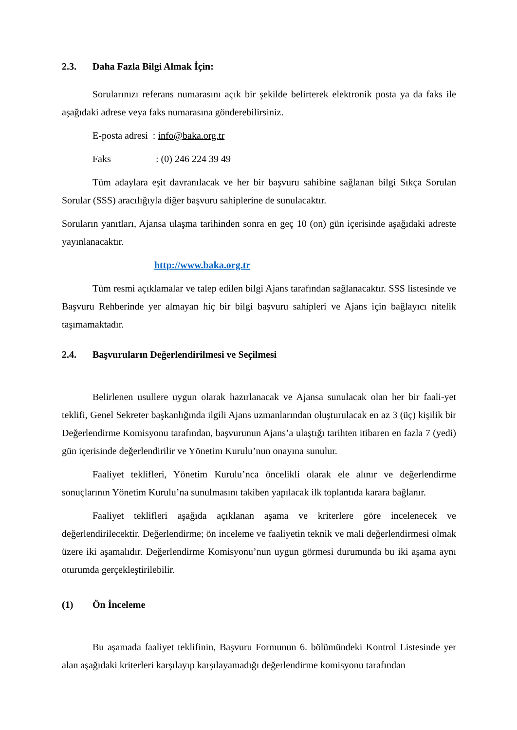2.3. Daha Fazla Bilgi Almak İçin:
Sorularınızı referans numarasını açık bir şekilde belirterek elektronik posta ya da faks ile aşağıdaki adrese veya faks numarasına gönderebilirsiniz.
E-posta adresi : info@baka.org.tr
Faks: (0) 246 224 39 49
Tüm adaylara eşit davranılacak ve her bir başvuru sahibine sağlanan bilgi Sıkça Sorulan Sorular (SSS) aracılığıyla diğer başvuru sahiplerine de sunulacaktır.
Soruların yanıtları, Ajansa ulaşma tarihinden sonra en geç 10 (on) gün içerisinde aşağıdaki adreste yayınlanacaktır.
http://www.baka.org.tr
Tüm resmi açıklamalar ve talep edilen bilgi Ajans tarafından sağlanacaktır. SSS listesinde ve Başvuru Rehberinde yer almayan hiç bir bilgi başvuru sahipleri ve Ajans için bağlayıcı nitelik taşımamaktadır.
2.4. Başvuruların Değerlendirilmesi ve Seçilmesi
Belirlenen usullere uygun olarak hazırlanacak ve Ajansa sunulacak olan her bir faali-yet teklifi, Genel Sekreter başkanlığında ilgili Ajans uzmanlarından oluşturulacak en az 3 (üç) kişilik bir Değerlendirme Komisyonu tarafından, başvurunun Ajans’a ulaştığı tarihten itibaren en fazla 7 (yedi) gün içerisinde değerlendirilir ve Yönetim Kurulu’nun onayına sunulur.
Faaliyet teklifleri, Yönetim Kurulu’nca öncelikli olarak ele alınır ve değerlendirme sonuçlarının Yönetim Kurulu’na sunulmasını takiben yapılacak ilk toplantıda karara bağlanır.
Faaliyet teklifleri aşağıda açıklanan aşama ve kriterlere göre incelenecek ve değerlendirilecektir. Değerlendirme; ön inceleme ve faaliyetin teknik ve mali değerlendirmesi olmak üzere iki aşamalıdır. Değerlendirme Komisyonu’nun uygun görmesi durumunda bu iki aşama aynı oturumda gerçekleştirilebilir.
(1) Ön İnceleme
Bu aşamada faaliyet teklifinin, Başvuru Formunun 6. bölümündeki Kontrol Listesinde yer alan aşağıdaki kriterleri karşılayıp karşılayamadığı değerlendirme komisyonu tarafından